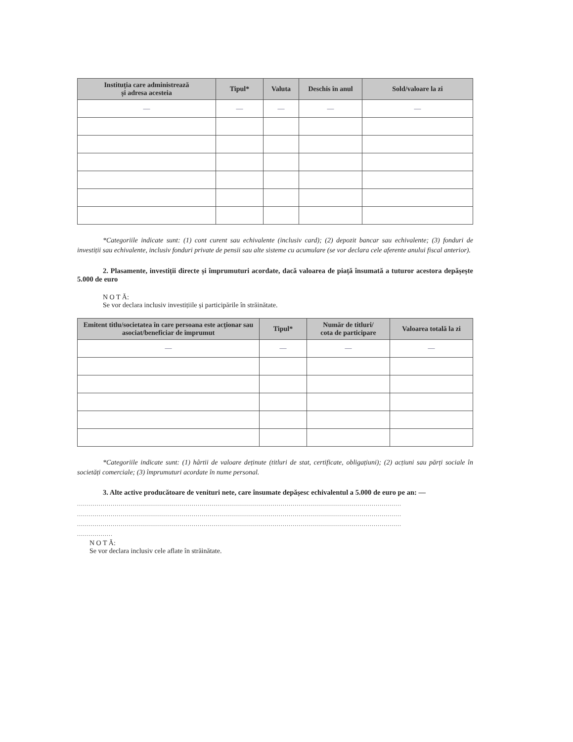| Instituția care administrează și adresa acesteia | Tipul* | Valuta | Deschis în anul | Sold/valoare la zi |
| --- | --- | --- | --- | --- |
| — | — | — | — | — |
*Categoriile indicate sunt: (1) cont curent sau echivalente (inclusiv card); (2) depozit bancar sau echivalente; (3) fonduri de investiții sau echivalente, inclusiv fonduri private de pensii sau alte sisteme cu acumulare (se vor declara cele aferente anului fiscal anterior).
2. Plasamente, investiții directe și împrumuturi acordate, dacă valoarea de piață însumată a tuturor acestora depășește 5.000 de euro
N O T Ă:
Se vor declara inclusiv investițiile și participările în străinătate.
| Emitent titlu/societatea în care persoana este acționar sau asociat/beneficiar de împrumut | Tipul* | Număr de titluri/ cota de participare | Valoarea totală la zi |
| --- | --- | --- | --- |
| — | — | — | — |
*Categoriile indicate sunt: (1) hârtii de valoare deținute (titluri de stat, certificate, obligațiuni); (2) acțiuni sau părți sociale în societăți comerciale; (3) împrumuturi acordate în nume personal.
3. Alte active producătoare de venituri nete, care însumate depășesc echivalentul a 5.000 de euro pe an: —
....................................................................................................................................................................
....................................................................................................................................................................
....................................................................................................................................................................
..................
N O T Ă:
Se vor declara inclusiv cele aflate în străinătate.